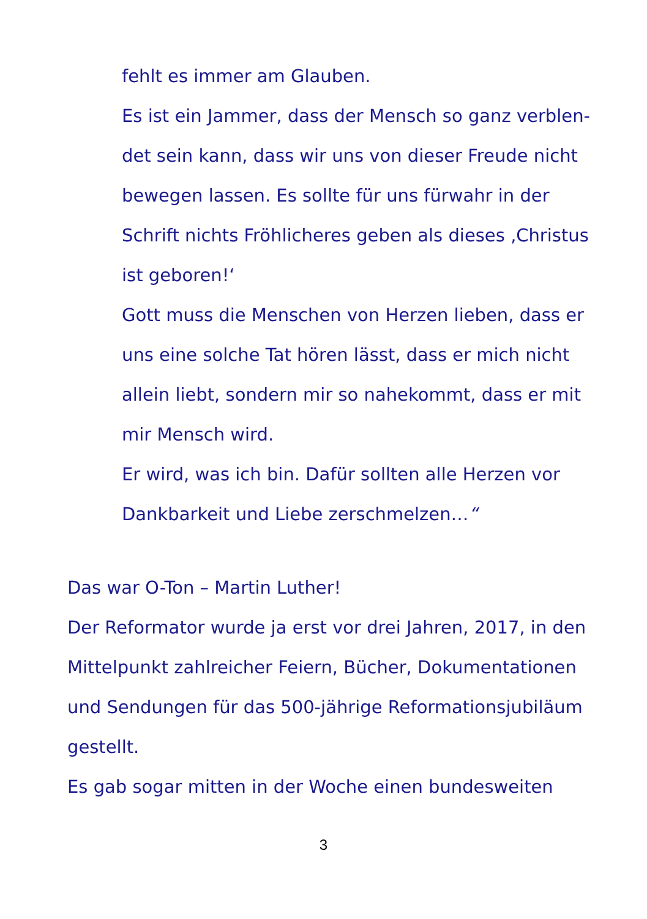fehlt es immer am Glauben.
Es ist ein Jammer, dass der Mensch so ganz verblen-
det sein kann, dass wir uns von dieser Freude nicht
bewegen lassen. Es sollte für uns fürwahr in der
Schrift nichts Fröhlicheres geben als dieses ‚Christus
ist geboren!‘
Gott muss die Menschen von Herzen lieben, dass er
uns eine solche Tat hören lässt, dass er mich nicht
allein liebt, sondern mir so nahekommt, dass er mit
mir Mensch wird.
Er wird, was ich bin. Dafür sollten alle Herzen vor
Dankbarkeit und Liebe zerschmelzen…“
Das war O-Ton – Martin Luther!
Der Reformator wurde ja erst vor drei Jahren, 2017, in den Mittelpunkt zahlreicher Feiern, Bücher, Dokumentationen und Sendungen für das 500-jährige Reformationsjubiläum gestellt.
Es gab sogar mitten in der Woche einen bundesweiten
3